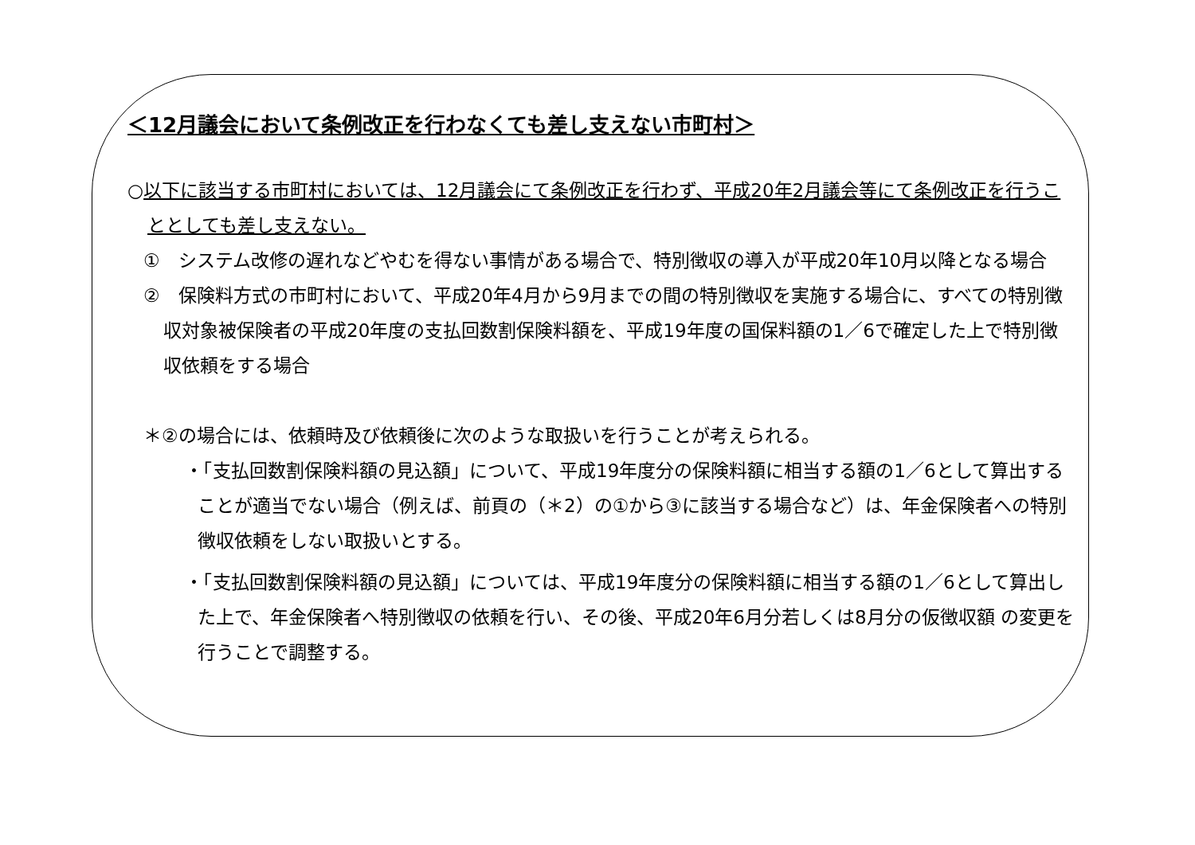＜12月議会において条例改正を行わなくても差し支えない市町村＞
○以下に該当する市町村においては、12月議会にて条例改正を行わず、平成20年2月議会等にて条例改正を行うこととしても差し支えない。
①　システム改修の遅れなどやむを得ない事情がある場合で、特別徴収の導入が平成20年10月以降となる場合
②　保険料方式の市町村において、平成20年4月から9月までの間の特別徴収を実施する場合に、すべての特別徴収対象被保険者の平成20年度の支払回数割保険料額を、平成19年度の国保料額の1／6で確定した上で特別徴収依頼をする場合
＊②の場合には、依頼時及び依頼後に次のような取扱いを行うことが考えられる。
・「支払回数割保険料額の見込額」について、平成19年度分の保険料額に相当する額の1／6として算出することが適当でない場合（例えば、前頁の（＊2）の①から③に該当する場合など）は、年金保険者への特別徴収依頼をしない取扱いとする。
・「支払回数割保険料額の見込額」については、平成19年度分の保険料額に相当する額の1／6として算出した上で、年金保険者へ特別徴収の依頼を行い、その後、平成20年6月分若しくは8月分の仮徴収額 の変更を行うことで調整する。